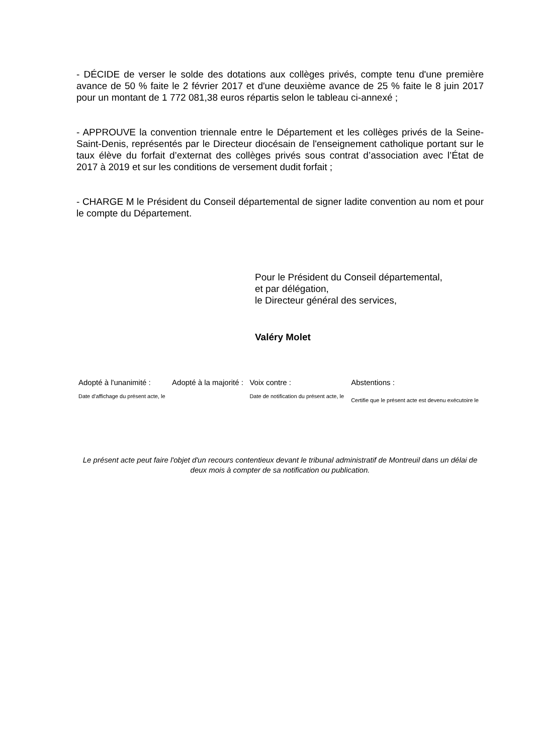- DÉCIDE de verser le solde des dotations aux collèges privés, compte tenu d'une première avance de 50 % faite le 2 février 2017 et d'une deuxième avance de 25 % faite le 8 juin 2017 pour un montant de 1 772 081,38 euros répartis selon le tableau ci-annexé ;
- APPROUVE la convention triennale entre le Département et les collèges privés de la Seine-Saint-Denis, représentés par le Directeur diocésain de l'enseignement catholique portant sur le taux élève du forfait d’externat des collèges privés sous contrat d’association avec l’État de 2017 à 2019 et sur les conditions de versement dudit forfait ;
- CHARGE M le Président du Conseil départemental de signer ladite convention au nom et pour le compte du Département.
Pour le Président du Conseil départemental,
et par délégation,
le Directeur général des services,
Valéry Molet
| Adopté à l'unanimité : | Adopté à la majorité : | Voix contre : | Abstentions : |
| Date d'affichage du présent acte, le | | Date de notification du présent acte, le | Certifie que le présent acte est devenu exécutoire le |
Le présent acte peut faire l'objet d'un recours contentieux devant le tribunal administratif de Montreuil dans un délai de deux mois à compter de sa notification ou publication.